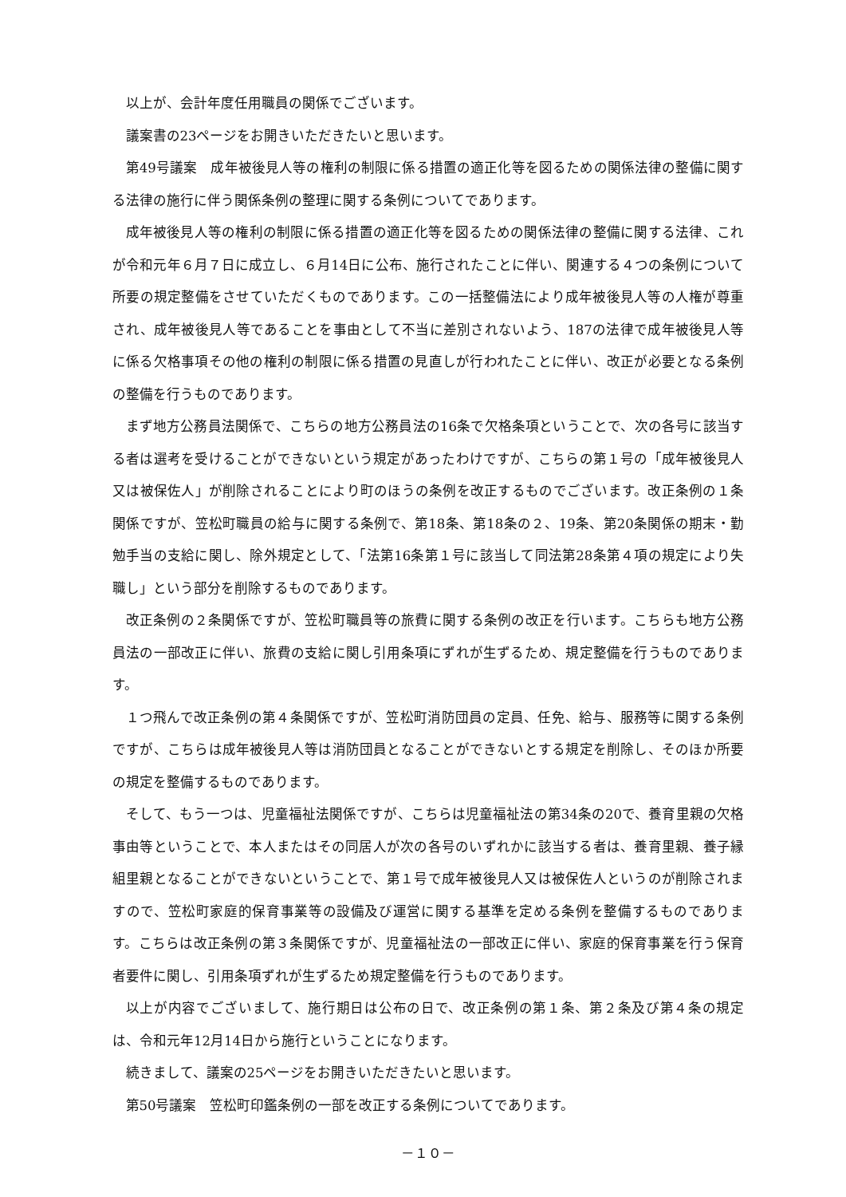以上が、会計年度任用職員の関係でございます。
議案書の23ページをお開きいただきたいと思います。
第49号議案　成年被後見人等の権利の制限に係る措置の適正化等を図るための関係法律の整備に関する法律の施行に伴う関係条例の整理に関する条例についてであります。
成年被後見人等の権利の制限に係る措置の適正化等を図るための関係法律の整備に関する法律、これが令和元年６月７日に成立し、６月14日に公布、施行されたことに伴い、関連する４つの条例について所要の規定整備をさせていただくものであります。この一括整備法により成年被後見人等の人権が尊重され、成年被後見人等であることを事由として不当に差別されないよう、187の法律で成年被後見人等に係る欠格事項その他の権利の制限に係る措置の見直しが行われたことに伴い、改正が必要となる条例の整備を行うものであります。
まず地方公務員法関係で、こちらの地方公務員法の16条で欠格条項ということで、次の各号に該当する者は選考を受けることができないという規定があったわけですが、こちらの第１号の「成年被後見人又は被保佐人」が削除されることにより町のほうの条例を改正するものでございます。改正条例の１条関係ですが、笠松町職員の給与に関する条例で、第18条、第18条の２、19条、第20条関係の期末・勤勉手当の支給に関し、除外規定として、「法第16条第１号に該当して同法第28条第４項の規定により失職し」という部分を削除するものであります。
改正条例の２条関係ですが、笠松町職員等の旅費に関する条例の改正を行います。こちらも地方公務員法の一部改正に伴い、旅費の支給に関し引用条項にずれが生ずるため、規定整備を行うものであります。
１つ飛んで改正条例の第４条関係ですが、笠松町消防団員の定員、任免、給与、服務等に関する条例ですが、こちらは成年被後見人等は消防団員となることができないとする規定を削除し、そのほか所要の規定を整備するものであります。
そして、もう一つは、児童福祉法関係ですが、こちらは児童福祉法の第34条の20で、養育里親の欠格事由等ということで、本人またはその同居人が次の各号のいずれかに該当する者は、養育里親、養子縁組里親となることができないということで、第１号で成年被後見人又は被保佐人というのが削除されますので、笠松町家庭的保育事業等の設備及び運営に関する基準を定める条例を整備するものであります。こちらは改正条例の第３条関係ですが、児童福祉法の一部改正に伴い、家庭的保育事業を行う保育者要件に関し、引用条項ずれが生ずるため規定整備を行うものであります。
以上が内容でございまして、施行期日は公布の日で、改正条例の第１条、第２条及び第４条の規定は、令和元年12月14日から施行ということになります。
続きまして、議案の25ページをお開きいただきたいと思います。
第50号議案　笠松町印鑑条例の一部を改正する条例についてであります。
－１０－